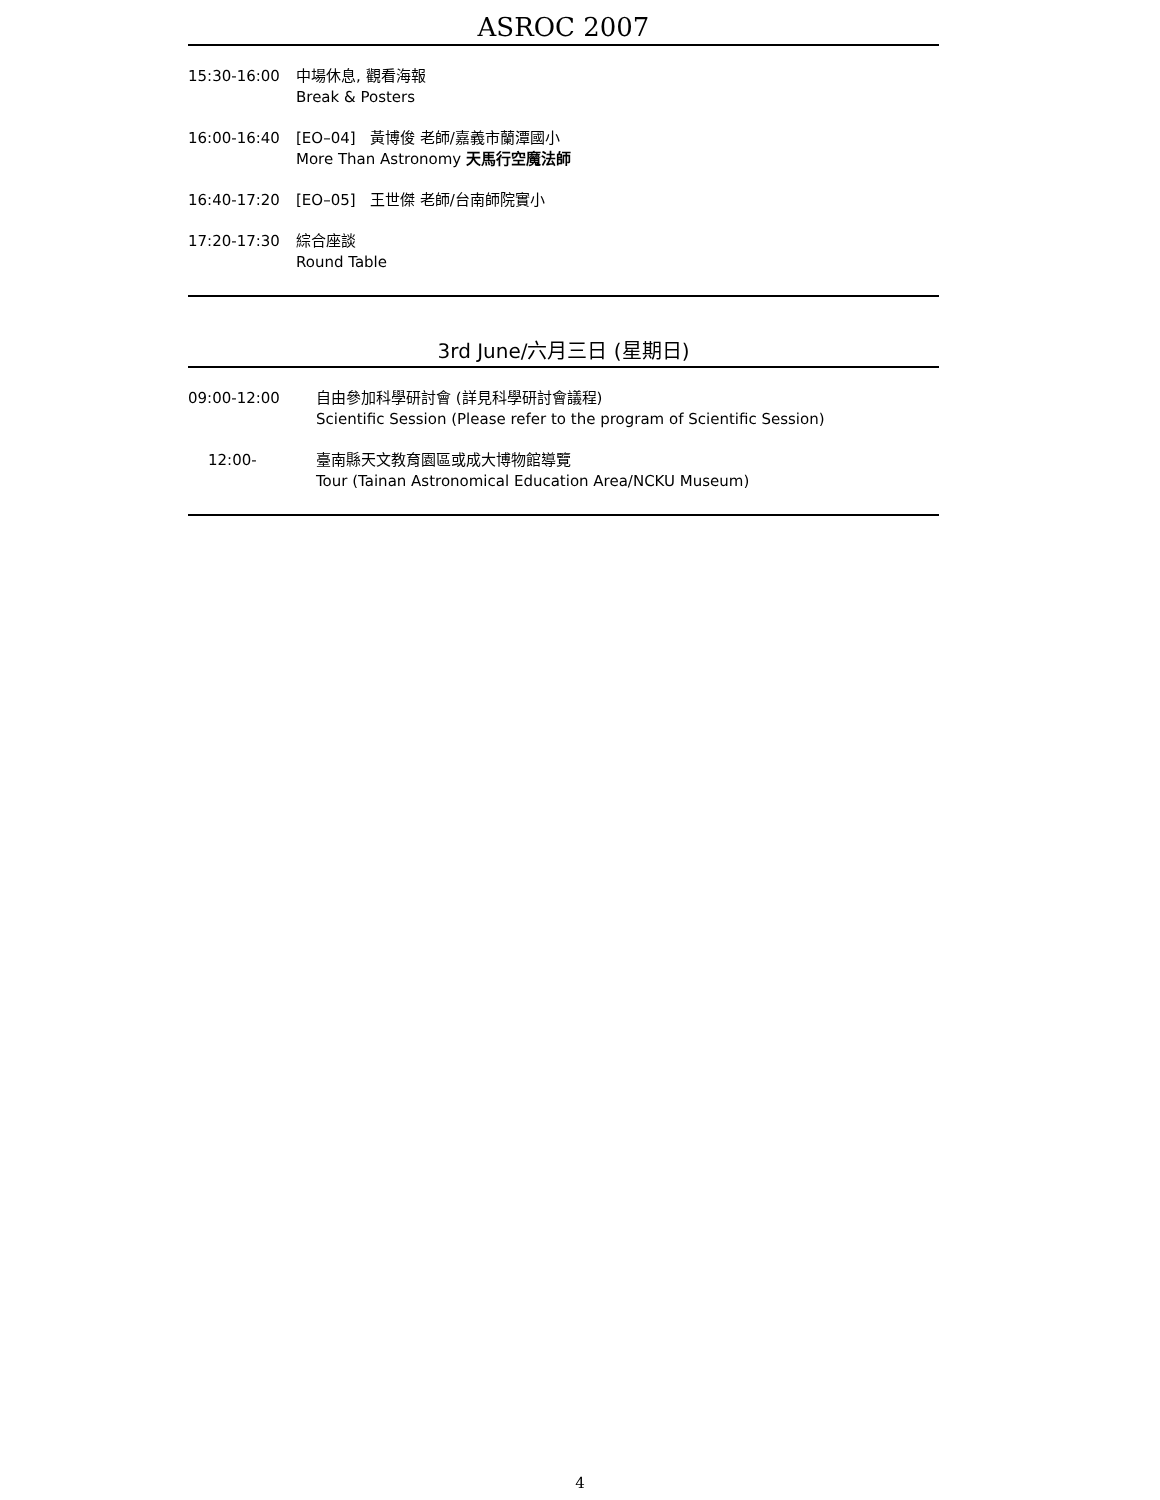ASROC 2007
| 15:30-16:00 | 中場休息, 觀看海報 Break & Posters |
| 16:00-16:40 | [EO–04] 黃博俊 老師/嘉義市蘭潭國小 More Than Astronomy 天馬行空魔法師 |
| 16:40-17:20 | [EO–05] 王世傑 老師/台南師院實小 |
| 17:20-17:30 | 綜合座談 Round Table |
3rd June/六月三日 (星期日)
| 09:00-12:00 | 自由參加科學研討會 (詳見科學研討會議程) Scientific Session (Please refer to the program of Scientific Session) |
| 12:00- | 臺南縣天文教育園區或成大博物館導覽 Tour (Tainan Astronomical Education Area/NCKU Museum) |
4